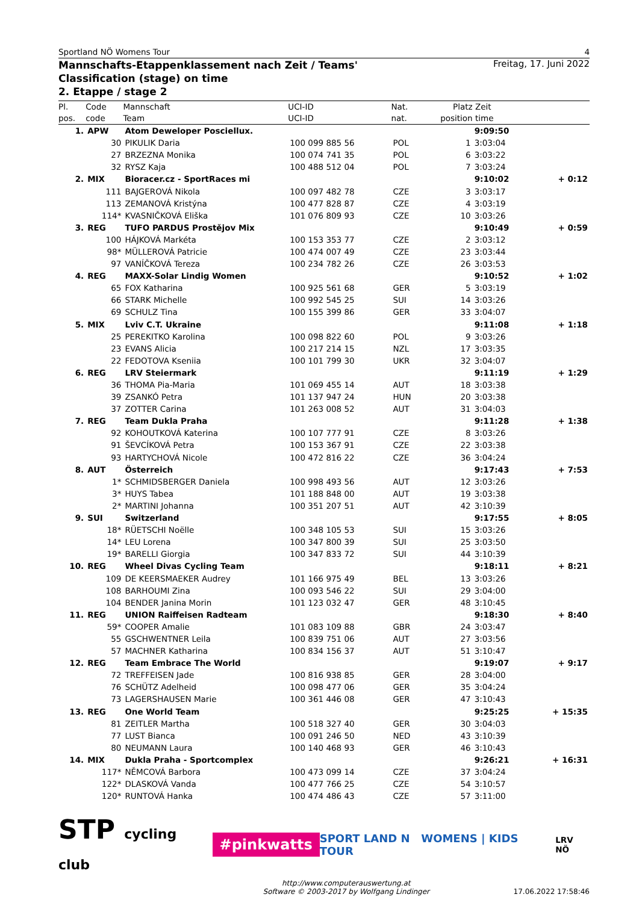Sportland NÖ Womens Tour 4
Mannschafts-Etappenklassement nach Zeit / Teams' Classification (stage) on time
2. Etappe / stage 2 Freitag, 17. Juni 2022
| Pl. | Code | Mannschaft | UCI-ID | Nat. | Platz | Zeit | |
| --- | --- | --- | --- | --- | --- | --- | --- |
| pos. | code | Team | UCI-ID | nat. | position | time | |
| 1. | APW | Atom Deweloper Posciellux. | | | | 9:09:50 | |
| | 30 | PIKULIK Daria | 100 099 885 56 | POL | 1 | 3:03:04 | |
| | 27 | BRZEZNA Monika | 100 074 741 35 | POL | 6 | 3:03:22 | |
| | 32 | RYSZ Kaja | 100 488 512 04 | POL | 7 | 3:03:24 | |
| 2. | MIX | Bioracer.cz - SportRaces mi | | | | 9:10:02 | + 0:12 |
| | 111 | BAJGEROVÁ Nikola | 100 097 482 78 | CZE | 3 | 3:03:17 | |
| | 113 | ZEMANOVÁ Kristýna | 100 477 828 87 | CZE | 4 | 3:03:19 | |
| | 114* | KVASNIČKOVÁ Eliška | 101 076 809 93 | CZE | 10 | 3:03:26 | |
| 3. | REG | TUFO PARDUS Prostějov Mix | | | | 9:10:49 | + 0:59 |
| | 100 | HÁJKOVÁ Markéta | 100 153 353 77 | CZE | 2 | 3:03:12 | |
| | 98* | MÜLLEROVÁ Patricie | 100 474 007 49 | CZE | 23 | 3:03:44 | |
| | 97 | VANÍČKOVÁ Tereza | 100 234 782 26 | CZE | 26 | 3:03:53 | |
| 4. | REG | MAXX-Solar Lindig Women | | | | 9:10:52 | + 1:02 |
| | 65 | FOX Katharina | 100 925 561 68 | GER | 5 | 3:03:19 | |
| | 66 | STARK Michelle | 100 992 545 25 | SUI | 14 | 3:03:26 | |
| | 69 | SCHULZ Tina | 100 155 399 86 | GER | 33 | 3:04:07 | |
| 5. | MIX | Lviv C.T. Ukraine | | | | 9:11:08 | + 1:18 |
| | 25 | PEREKITKO Karolina | 100 098 822 60 | POL | 9 | 3:03:26 | |
| | 23 | EVANS Alicia | 100 217 214 15 | NZL | 17 | 3:03:35 | |
| | 22 | FEDOTOVA Kseniia | 100 101 799 30 | UKR | 32 | 3:04:07 | |
| 6. | REG | LRV Steiermark | | | | 9:11:19 | + 1:29 |
| | 36 | THOMA Pia-Maria | 101 069 455 14 | AUT | 18 | 3:03:38 | |
| | 39 | ZSANKÓ Petra | 101 137 947 24 | HUN | 20 | 3:03:38 | |
| | 37 | ZOTTER Carina | 101 263 008 52 | AUT | 31 | 3:04:03 | |
| 7. | REG | Team Dukla Praha | | | | 9:11:28 | + 1:38 |
| | 92 | KOHOUTKOVÁ Katerina | 100 107 777 91 | CZE | 8 | 3:03:26 | |
| | 91 | ŠEVCÍKOVÁ Petra | 100 153 367 91 | CZE | 22 | 3:03:38 | |
| | 93 | HARTYCHOVÁ Nicole | 100 472 816 22 | CZE | 36 | 3:04:24 | |
| 8. | AUT | Österreich | | | | 9:17:43 | + 7:53 |
| | 1* | SCHMIDSBERGER Daniela | 100 998 493 56 | AUT | 12 | 3:03:26 | |
| | 3* | HUYS Tabea | 101 188 848 00 | AUT | 19 | 3:03:38 | |
| | 2* | MARTINI Johanna | 100 351 207 51 | AUT | 42 | 3:10:39 | |
| 9. | SUI | Switzerland | | | | 9:17:55 | + 8:05 |
| | 18* | RÜETSCHI Noëlle | 100 348 105 53 | SUI | 15 | 3:03:26 | |
| | 14* | LEU Lorena | 100 347 800 39 | SUI | 25 | 3:03:50 | |
| | 19* | BARELLI Giorgia | 100 347 833 72 | SUI | 44 | 3:10:39 | |
| 10. | REG | Wheel Divas Cycling Team | | | | 9:18:11 | + 8:21 |
| | 109 | DE KEERSMAEKER Audrey | 101 166 975 49 | BEL | 13 | 3:03:26 | |
| | 108 | BARHOUMI Zina | 100 093 546 22 | SUI | 29 | 3:04:00 | |
| | 104 | BENDER Janina Morin | 101 123 032 47 | GER | 48 | 3:10:45 | |
| 11. | REG | UNION Raiffeisen Radteam | | | | 9:18:30 | + 8:40 |
| | 59* | COOPER Amalie | 101 083 109 88 | GBR | 24 | 3:03:47 | |
| | 55 | GSCHWENTNER Leila | 100 839 751 06 | AUT | 27 | 3:03:56 | |
| | 57 | MACHNER Katharina | 100 834 156 37 | AUT | 51 | 3:10:47 | |
| 12. | REG | Team Embrace The World | | | | 9:19:07 | + 9:17 |
| | 72 | TREFFEISEN Jade | 100 816 938 85 | GER | 28 | 3:04:00 | |
| | 76 | SCHÜTZ Adelheid | 100 098 477 06 | GER | 35 | 3:04:24 | |
| | 73 | LAGERSHAUSEN Marie | 100 361 446 08 | GER | 47 | 3:10:43 | |
| 13. | REG | One World Team | | | | 9:25:25 | + 15:35 |
| | 81 | ZEITLER Martha | 100 518 327 40 | GER | 30 | 3:04:03 | |
| | 77 | LUST Bianca | 100 091 246 50 | NED | 43 | 3:10:39 | |
| | 80 | NEUMANN Laura | 100 140 468 93 | GER | 46 | 3:10:43 | |
| 14. | MIX | Dukla Praha - Sportcomplex | | | | 9:26:21 | + 16:31 |
| | 117* | NĚMCOVÁ Barbora | 100 473 099 14 | CZE | 37 | 3:04:24 | |
| | 122* | DLASKOVÁ Vanda | 100 477 766 25 | CZE | 54 | 3:10:57 | |
| | 120* | RUNTOVÁ Hanka | 100 474 486 43 | CZE | 57 | 3:11:00 | |
STP cycling club #pinkwatts SPORT LAND N WOMENS | KIDS TOUR LRV NÖ
http://www.computerauswertung.at
Software © 2003-2017 by Wolfgang Lindinger
17.06.2022 17:58:46